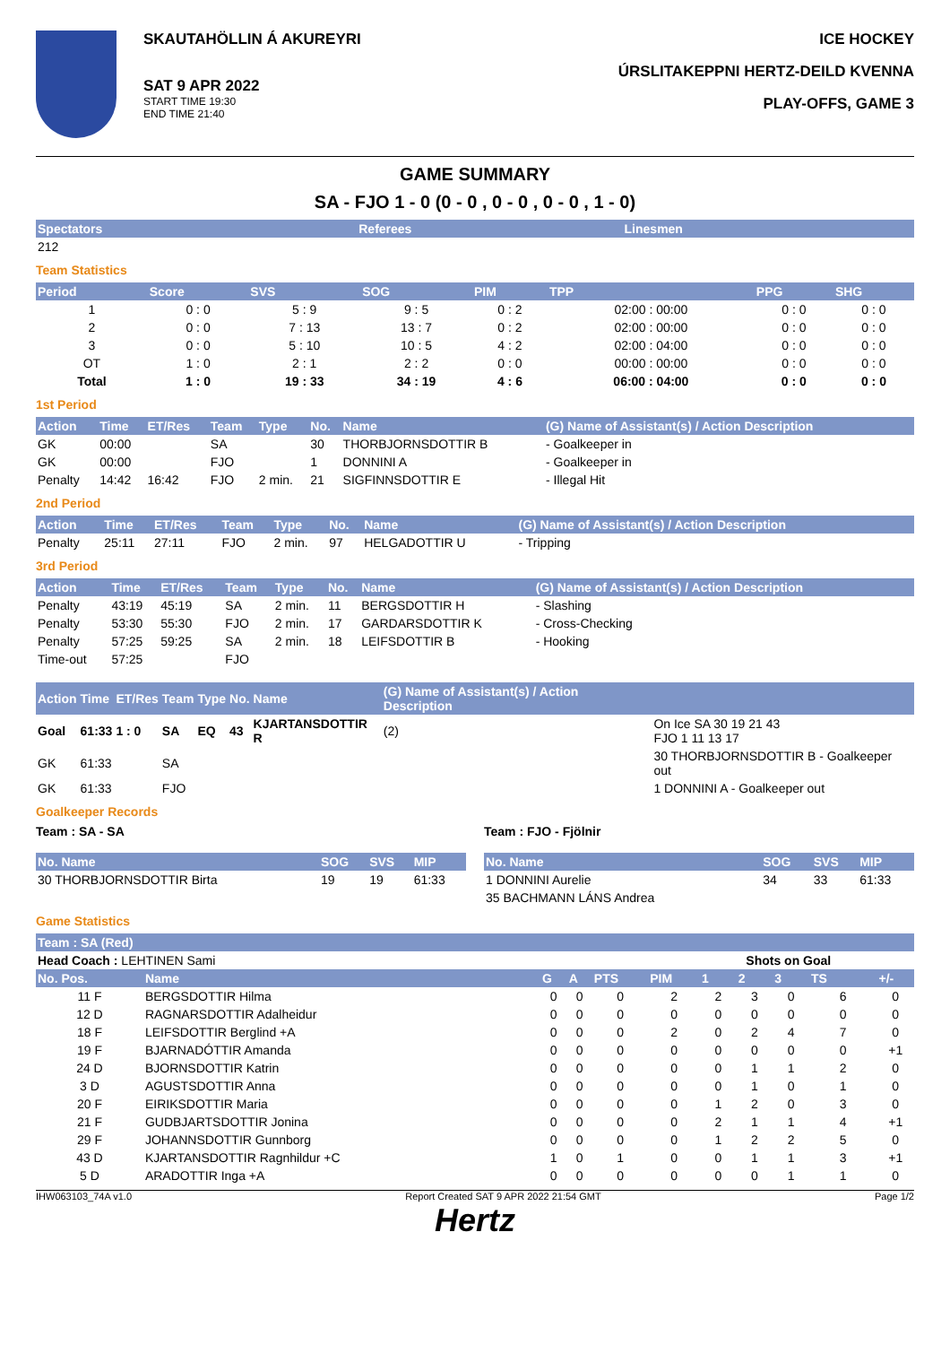SKAUTAHÖLLIN Á AKUREYRI
SAT 9 APR 2022
START TIME 19:30
END TIME 21:40
ICE HOCKEY
ÚRSLITAKEPPNI HERTZ-DEILD KVENNA
PLAY-OFFS, GAME 3
GAME SUMMARY
SA - FJO 1 - 0 (0 - 0 , 0 - 0 , 0 - 0 , 1 - 0)
| Spectators | Referees | Linesmen |
| --- | --- | --- |
| 212 | | |
Team Statistics
| Period | Score | SVS | SOG | PIM | TPP | PPG | SHG |
| --- | --- | --- | --- | --- | --- | --- | --- |
| 1 | 0 : 0 | 5 : 9 | 9 : 5 | 0 : 2 | 02:00 : 00:00 | 0 : 0 | 0 : 0 |
| 2 | 0 : 0 | 7 : 13 | 13 : 7 | 0 : 2 | 02:00 : 00:00 | 0 : 0 | 0 : 0 |
| 3 | 0 : 0 | 5 : 10 | 10 : 5 | 4 : 2 | 02:00 : 04:00 | 0 : 0 | 0 : 0 |
| OT | 1 : 0 | 2 : 1 | 2 : 2 | 0 : 0 | 00:00 : 00:00 | 0 : 0 | 0 : 0 |
| Total | 1 : 0 | 19 : 33 | 34 : 19 | 4 : 6 | 06:00 : 04:00 | 0 : 0 | 0 : 0 |
1st Period
| Action | Time | ET/Res | Team | Type | No. | Name | (G) Name of Assistant(s) / Action Description |
| --- | --- | --- | --- | --- | --- | --- | --- |
| GK | 00:00 | | SA | | 30 | THORBJORNSDOTTIR B | - Goalkeeper in |
| GK | 00:00 | | FJO | | 1 | DONNINI A | - Goalkeeper in |
| Penalty | 14:42 | 16:42 | FJO | 2 min. | 21 | SIGFINNSDOTTIR E | - Illegal Hit |
2nd Period
| Action | Time | ET/Res | Team | Type | No. | Name | (G) Name of Assistant(s) / Action Description |
| --- | --- | --- | --- | --- | --- | --- | --- |
| Penalty | 25:11 | 27:11 | FJO | 2 min. | 97 | HELGADOTTIR U | - Tripping |
3rd Period
| Action | Time | ET/Res | Team | Type | No. | Name | (G) Name of Assistant(s) / Action Description |
| --- | --- | --- | --- | --- | --- | --- | --- |
| Penalty | 43:19 | 45:19 | SA | 2 min. | 11 | BERGSDOTTIR H | - Slashing |
| Penalty | 53:30 | 55:30 | FJO | 2 min. | 17 | GARDARSDOTTIR K | - Cross-Checking |
| Penalty | 57:25 | 59:25 | SA | 2 min. | 18 | LEIFSDOTTIR B | - Hooking |
| Time-out | 57:25 | | FJO | | | | |
| Action | Time | ET/Res | Team | Type | No. | Name | (G) Name of Assistant(s) / Action Description | |
| --- | --- | --- | --- | --- | --- | --- | --- | --- |
| Goal | 61:33 | 1 : 0 | SA | EQ | 43 | KJARTANSDOTTIR R | (2) | On Ice SA 30 19 21 43 FJO 1 11 13 17 |
| GK | 61:33 | | SA | | | | | 30 THORBJORNSDOTTIR B - Goalkeeper out |
| GK | 61:33 | | FJO | | | | | 1 DONNINI A - Goalkeeper out |
Goalkeeper Records
Team : SA - SA
| No. Name | SOG | SVS | MIP |
| --- | --- | --- | --- |
| 30 THORBJORNSDOTTIR Birta | 19 | 19 | 61:33 |
Team : FJO - Fjölnir
| No. Name | SOG | SVS | MIP |
| --- | --- | --- | --- |
| 1 DONNINI Aurelie | 34 | 33 | 61:33 |
| 35 BACHMANN LÁNS Andrea | | | |
Game Statistics
Team : SA (Red)
| Head Coach : LEHTINEN Sami | | | | | | Shots on Goal | | | | |
| No. Pos. | Name | G | A | PTS | PIM | 1 | 2 | 3 | TS | +/- |
| 11 F | BERGSDOTTIR Hilma | 0 | 0 | 0 | 2 | 2 | 3 | 0 | 6 | 0 |
| 12 D | RAGNARSDOTTIR Adalheidur | 0 | 0 | 0 | 0 | 0 | 0 | 0 | 0 | 0 |
| 18 F | LEIFSDOTTIR Berglind +A | 0 | 0 | 0 | 2 | 0 | 2 | 4 | 7 | 0 |
| 19 F | BJARNADÓTTIR Amanda | 0 | 0 | 0 | 0 | 0 | 0 | 0 | 0 | +1 |
| 24 D | BJORNSDOTTIR Katrin | 0 | 0 | 0 | 0 | 0 | 1 | 1 | 2 | 0 |
| 3 D | AGUSTSDOTTIR Anna | 0 | 0 | 0 | 0 | 0 | 1 | 0 | 1 | 0 |
| 20 F | EIRIKSDOTTIR Maria | 0 | 0 | 0 | 0 | 1 | 2 | 0 | 3 | 0 |
| 21 F | GUDBJARTSDOTTIR Jonina | 0 | 0 | 0 | 0 | 2 | 1 | 1 | 4 | +1 |
| 29 F | JOHANNSDOTTIR Gunnborg | 0 | 0 | 0 | 0 | 1 | 2 | 2 | 5 | 0 |
| 43 D | KJARTANSDOTTIR Ragnhildur +C | 1 | 0 | 1 | 0 | 0 | 1 | 1 | 3 | +1 |
| 5 D | ARADOTTIR Inga +A | 0 | 0 | 0 | 0 | 0 | 0 | 1 | 1 | 0 |
IHW063103_74A v1.0 Report Created SAT 9 APR 2022 21:54 GMT Page 1/2
Hertz